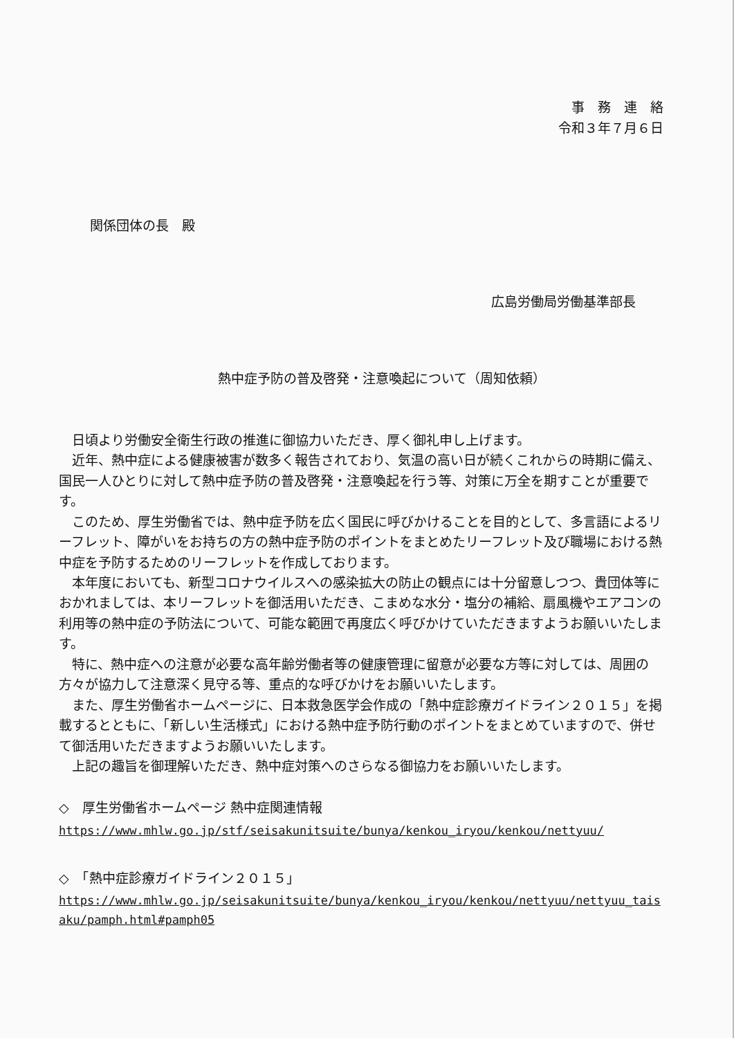事　務　連　絡
令和３年７月６日
関係団体の長　殿
広島労働局労働基準部長
熱中症予防の普及啓発・注意喚起について（周知依頼）
日頃より労働安全衛生行政の推進に御協力いただき、厚く御礼申し上げます。
近年、熱中症による健康被害が数多く報告されており、気温の高い日が続くこれからの時期に備え、国民一人ひとりに対して熱中症予防の普及啓発・注意喚起を行う等、対策に万全を期すことが重要です。
このため、厚生労働省では、熱中症予防を広く国民に呼びかけることを目的として、多言語によるリーフレット、障がいをお持ちの方の熱中症予防のポイントをまとめたリーフレット及び職場における熱中症を予防するためのリーフレットを作成しております。
本年度においても、新型コロナウイルスへの感染拡大の防止の観点には十分留意しつつ、貴団体等におかれましては、本リーフレットを御活用いただき、こまめな水分・塩分の補給、扇風機やエアコンの利用等の熱中症の予防法について、可能な範囲で再度広く呼びかけていただきますようお願いいたします。
特に、熱中症への注意が必要な高年齢労働者等の健康管理に留意が必要な方等に対しては、周囲の方々が協力して注意深く見守る等、重点的な呼びかけをお願いいたします。
また、厚生労働省ホームページに、日本救急医学会作成の「熱中症診療ガイドライン２０１５」を掲載するとともに、「新しい生活様式」における熱中症予防行動のポイントをまとめていますので、併せて御活用いただきますようお願いいたします。
上記の趣旨を御理解いただき、熱中症対策へのさらなる御協力をお願いいたします。
◇　厚生労働省ホームページ 熱中症関連情報
https://www.mhlw.go.jp/stf/seisakunitsuite/bunya/kenkou_iryou/kenkou/nettyuu/
◇　「熱中症診療ガイドライン２０１５」
https://www.mhlw.go.jp/seisakunitsuite/bunya/kenkou_iryou/kenkou/nettyuu/nettyuu_taisaku/pamph.html#pamph05